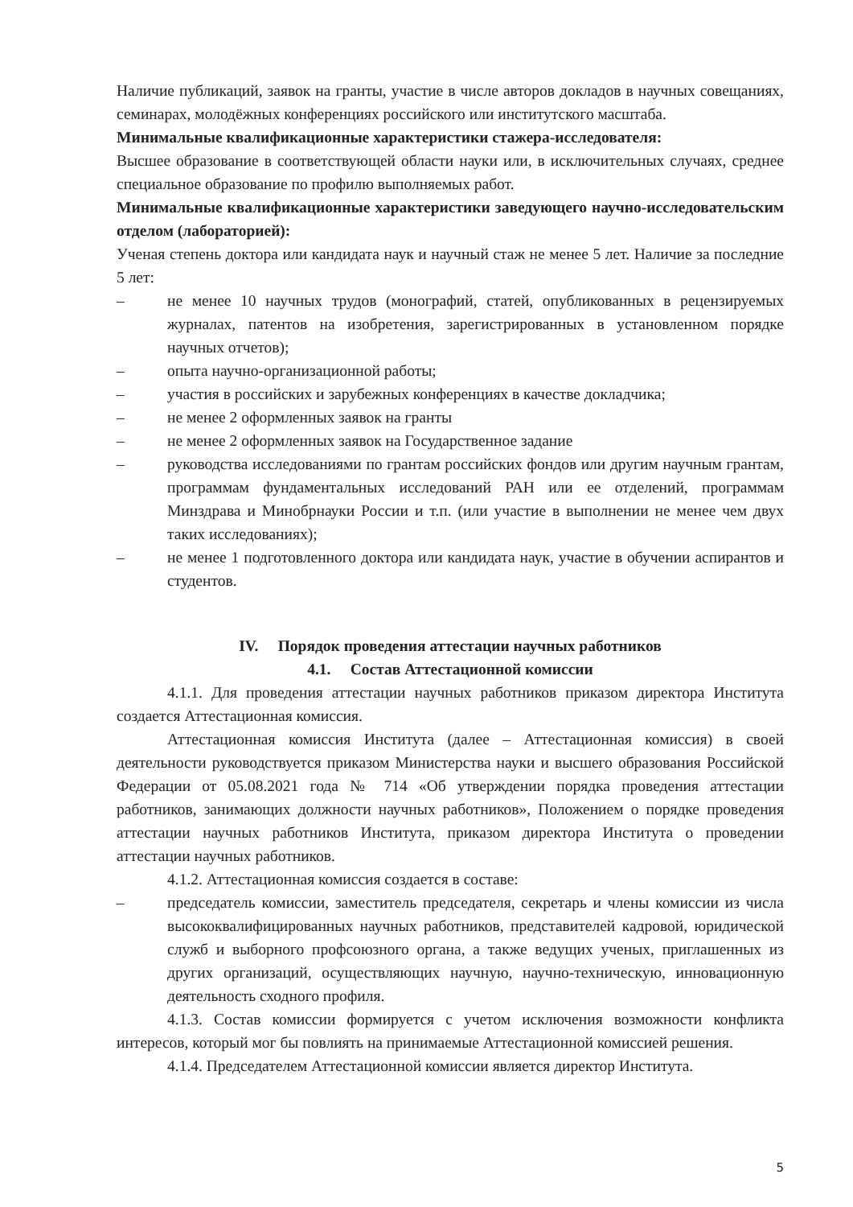Наличие публикаций, заявок на гранты, участие в числе авторов докладов в научных совещаниях, семинарах, молодёжных конференциях российского или институтского масштаба.
Минимальные квалификационные характеристики стажера-исследователя:
Высшее образование в соответствующей области науки или, в исключительных случаях, среднее специальное образование по профилю выполняемых работ.
Минимальные квалификационные характеристики заведующего научно-исследовательским отделом (лабораторией):
Ученая степень доктора или кандидата наук и научный стаж не менее 5 лет. Наличие за последние 5 лет:
– не менее 10 научных трудов (монографий, статей, опубликованных в рецензируемых журналах, патентов на изобретения, зарегистрированных в установленном порядке научных отчетов);
– опыта научно-организационной работы;
– участия в российских и зарубежных конференциях в качестве докладчика;
– не менее 2 оформленных заявок на гранты
– не менее 2 оформленных заявок на Государственное задание
– руководства исследованиями по грантам российских фондов или другим научным грантам, программам фундаментальных исследований РАН или ее отделений, программам Минздрава и Минобрнауки России и т.п. (или участие в выполнении не менее чем двух таких исследованиях);
– не менее 1 подготовленного доктора или кандидата наук, участие в обучении аспирантов и студентов.
IV. Порядок проведения аттестации научных работников
4.1. Состав Аттестационной комиссии
4.1.1. Для проведения аттестации научных работников приказом директора Института создается Аттестационная комиссия.
Аттестационная комиссия Института (далее – Аттестационная комиссия) в своей деятельности руководствуется приказом Министерства науки и высшего образования Российской Федерации от 05.08.2021 года № 714 «Об утверждении порядка проведения аттестации работников, занимающих должности научных работников», Положением о порядке проведения аттестации научных работников Института, приказом директора Института о проведении аттестации научных работников.
4.1.2. Аттестационная комиссия создается в составе:
– председатель комиссии, заместитель председателя, секретарь и члены комиссии из числа высококвалифицированных научных работников, представителей кадровой, юридической служб и выборного профсоюзного органа, а также ведущих ученых, приглашенных из других организаций, осуществляющих научную, научно-техническую, инновационную деятельность сходного профиля.
4.1.3. Состав комиссии формируется с учетом исключения возможности конфликта интересов, который мог бы повлиять на принимаемые Аттестационной комиссией решения.
4.1.4. Председателем Аттестационной комиссии является директор Института.
5